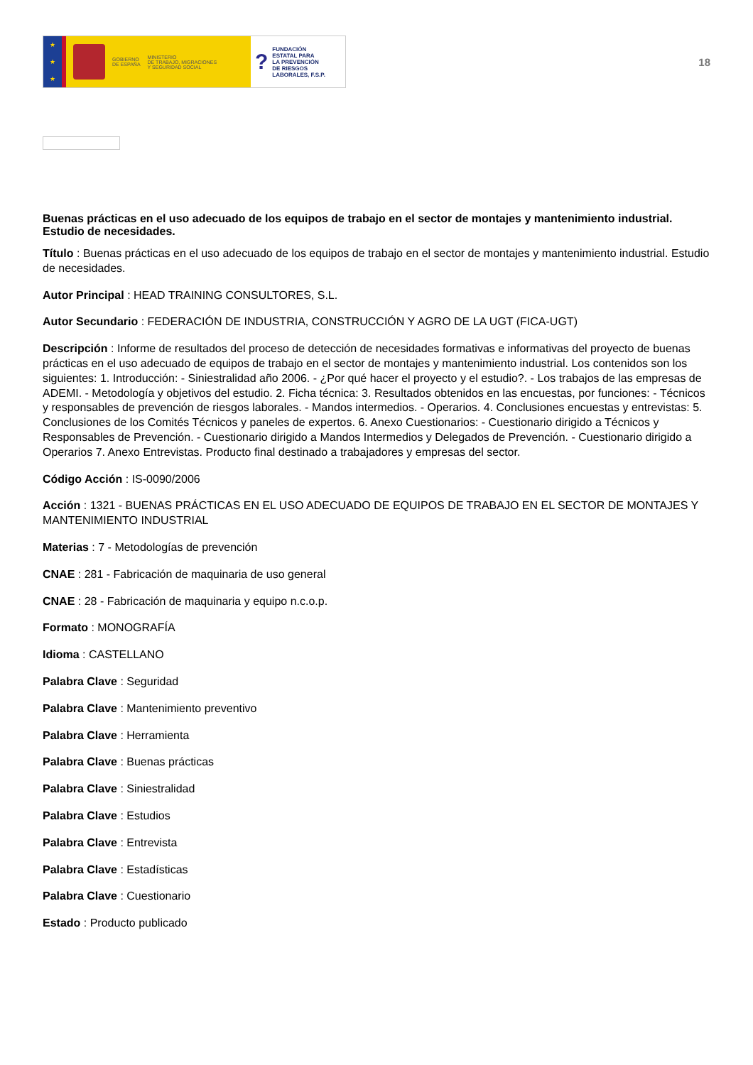★
★
★
GOBIERNO
DE ESPAÑA
MINISTERIO
DE TRABAJO, MIGRACIONES
Y SEGURIDAD SOCIAL
?
FUNDACIÓN
ESTATAL PARA
LA PREVENCIÓN
DE RIESGOS
LABORALES, F.S.P.
18
Buenas prácticas en el uso adecuado de los equipos de trabajo en el sector de montajes y mantenimiento industrial. Estudio de necesidades.
Título : Buenas prácticas en el uso adecuado de los equipos de trabajo en el sector de montajes y mantenimiento industrial. Estudio de necesidades.
Autor Principal : HEAD TRAINING CONSULTORES, S.L.
Autor Secundario : FEDERACIÓN DE INDUSTRIA, CONSTRUCCIÓN Y AGRO DE LA UGT (FICA-UGT)
Descripción : Informe de resultados del proceso de detección de necesidades formativas e informativas del proyecto de buenas prácticas en el uso adecuado de equipos de trabajo en el sector de montajes y mantenimiento industrial. Los contenidos son los siguientes: 1. Introducción: - Siniestralidad año 2006. - ¿Por qué hacer el proyecto y el estudio?. - Los trabajos de las empresas de ADEMI. - Metodología y objetivos del estudio. 2. Ficha técnica: 3. Resultados obtenidos en las encuestas, por funciones: - Técnicos y responsables de prevención de riesgos laborales. - Mandos intermedios. - Operarios. 4. Conclusiones encuestas y entrevistas: 5. Conclusiones de los Comités Técnicos y paneles de expertos. 6. Anexo Cuestionarios: - Cuestionario dirigido a Técnicos y Responsables de Prevención. - Cuestionario dirigido a Mandos Intermedios y Delegados de Prevención. - Cuestionario dirigido a Operarios 7. Anexo Entrevistas. Producto final destinado a trabajadores y empresas del sector.
Código Acción : IS-0090/2006
Acción : 1321 - BUENAS PRÁCTICAS EN EL USO ADECUADO DE EQUIPOS DE TRABAJO EN EL SECTOR DE MONTAJES Y MANTENIMIENTO INDUSTRIAL
Materias : 7 - Metodologías de prevención
CNAE : 281 - Fabricación de maquinaria de uso general
CNAE : 28 - Fabricación de maquinaria y equipo n.c.o.p.
Formato : MONOGRAFÍA
Idioma : CASTELLANO
Palabra Clave : Seguridad
Palabra Clave : Mantenimiento preventivo
Palabra Clave : Herramienta
Palabra Clave : Buenas prácticas
Palabra Clave : Siniestralidad
Palabra Clave : Estudios
Palabra Clave : Entrevista
Palabra Clave : Estadísticas
Palabra Clave : Cuestionario
Estado : Producto publicado